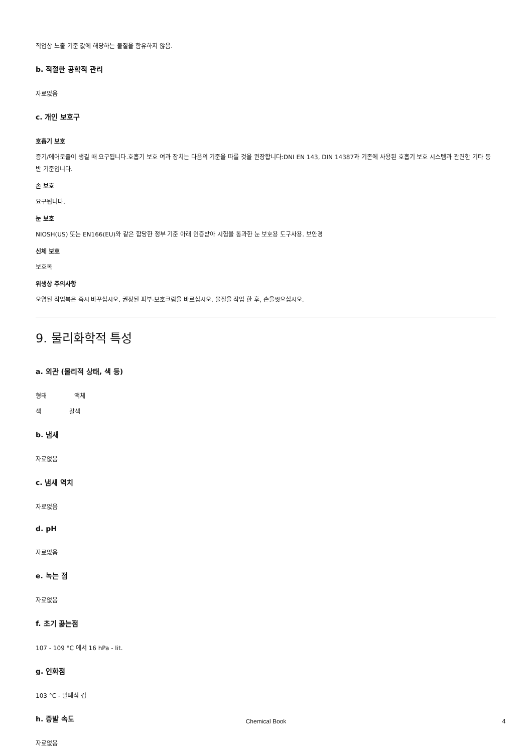직업상 노출 기준 값에 해당하는 물질을 함유하지 않음.
b. 적절한 공학적 관리
자료없음
c. 개인 보호구
호흡기 보호
증기/에어로졸이 생길 때 요구됩니다.호흡기 보호 여과 장치는 다음의 기준을 따를 것을 권장합니다:DNI EN 143, DIN 14387과 기존에 사용된 호흡기 보호 시스템과 관련한 기타 동반 기준입니다.
손 보호
요구됩니다.
눈 보호
NIOSH(US) 또는 EN166(EU)와 같은 합당한 정부 기준 아래 인증받아 시험을 통과한 눈 보호용 도구사용. 보안경
신체 보호
보호복
위생상 주의사항
오염된 작업복은 즉시 바꾸십시오. 권장된 피부-보호크림을 바르십시오. 물질을 작업 한 후, 손을씻으십시오.
9. 물리화학적 특성
a. 외관 (물리적 상태, 색 등)
형태 액체
색 갈색
b. 냄새
자료없음
c. 냄새 역치
자료없음
d. pH
자료없음
e. 녹는 점
자료없음
f. 초기 끓는점
107 - 109 °C 에서 16 hPa - lit.
g. 인화점
103 °C - 밀폐식 컵
h. 증발 속도
자료없음
Chemical Book 4